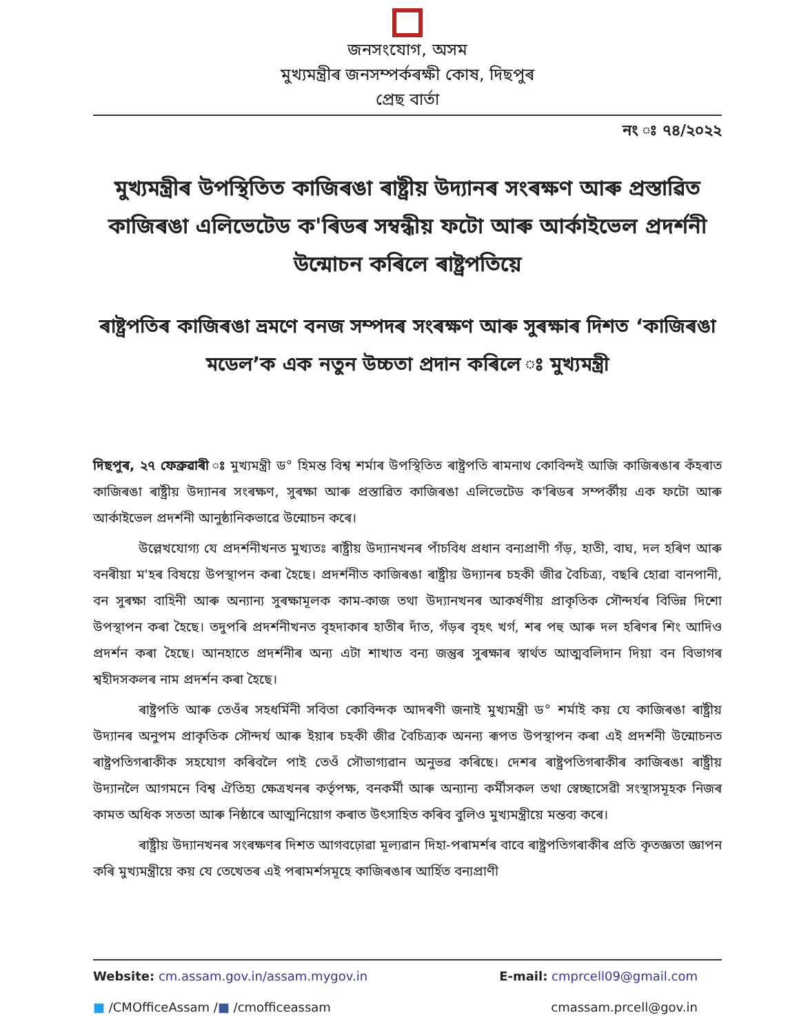জনসংযোগ, অসম
মুখ্যমন্ত্ৰীৰ জনসম্পৰ্কৰক্ষী কোষ, দিছপুৰ
প্ৰেছ বাৰ্তা
নং ঃ ৭৪/২০২২
মুখ্যমন্ত্ৰীৰ উপস্থিতিত কাজিৰঙা ৰাষ্ট্ৰীয় উদ্যানৰ সংৰক্ষণ আৰু প্ৰস্তাৱিত কাজিৰঙা এলিভেটেড ক'ৰিডৰ সম্বন্ধীয় ফটো আৰু আৰ্কাইভেল প্ৰদৰ্শনী উন্মোচন কৰিলে ৰাষ্ট্ৰপতিয়ে
ৰাষ্ট্ৰপতিৰ কাজিৰঙা ভ্ৰমণে বনজ সম্পদৰ সংৰক্ষণ আৰু সুৰক্ষাৰ দিশত ‘কাজিৰঙা মডেল’ক এক নতুন উচ্চতা প্ৰদান কৰিলে ঃ মুখ্যমন্ত্ৰী
দিছপুৰ, ২৭ ফেব্ৰুৱাৰী ঃ মুখ্যমন্ত্ৰী ড° হিমন্ত বিশ্ব শৰ্মাৰ উপস্থিতিত ৰাষ্ট্ৰপতি ৰামনাথ কোবিন্দই আজি কাজিৰঙাৰ কঁহৰাত কাজিৰঙা ৰাষ্ট্ৰীয় উদ্যানৰ সংৰক্ষণ, সুৰক্ষা আৰু প্ৰস্তাৱিত কাজিৰঙা এলিভেটেড ক'ৰিডৰ সম্পৰ্কীয় এক ফটো আৰু আৰ্কাইভেল প্ৰদৰ্শনী আনুষ্ঠানিকভাৱে উন্মোচন কৰে।
উল্লেখযোগ্য যে প্ৰদৰ্শনীখনত মুখ্যতঃ ৰাষ্ট্ৰীয় উদ্যানখনৰ পাঁচবিধ প্ৰধান বন্যপ্ৰাণী গঁড়, হাতী, বাঘ, দল হৰিণ আৰু বনৰীয়া ম'হৰ বিষয়ে উপস্থাপন কৰা হৈছে। প্ৰদৰ্শনীত কাজিৰঙা ৰাষ্ট্ৰীয় উদ্যানৰ চহকী জীৱ বৈচিত্ৰ্য, বছৰি হোৱা বানপানী, বন সুৰক্ষা বাহিনী আৰু অন্যান্য সুৰক্ষামূলক কাম-কাজ তথা উদ্যানখনৰ আকৰ্ষণীয় প্ৰাকৃতিক সৌন্দৰ্যৰ বিভিন্ন দিশো উপস্থাপন কৰা হৈছে। তদুপৰি প্ৰদৰ্শনীখনত বৃহদাকাৰ হাতীৰ দাঁত, গঁড়ৰ বৃহৎ খৰ্গ, শৰ পহু আৰু দল হৰিণৰ শিং আদিও প্ৰদৰ্শন কৰা হৈছে। আনহাতে প্ৰদৰ্শনীৰ অন্য এটা শাখাত বন্য জন্তুৰ সুৰক্ষাৰ স্বাৰ্থত আত্মবলিদান দিয়া বন বিভাগৰ শ্বহীদসকলৰ নাম প্ৰদৰ্শন কৰা হৈছে।
ৰাষ্ট্ৰপতি আৰু তেওঁৰ সহধৰ্মিনী সবিতা কোবিন্দক আদৰণী জনাই মুখ্যমন্ত্ৰী ড° শৰ্মাই কয় যে কাজিৰঙা ৰাষ্ট্ৰীয় উদ্যানৰ অনুপম প্ৰাকৃতিক সৌন্দৰ্য আৰু ইয়াৰ চহকী জীৱ বৈচিত্ৰ্যক অনন্য ৰূপত উপস্থাপন কৰা এই প্ৰদৰ্শনী উন্মোচনত ৰাষ্ট্ৰপতিগৰাকীক সহযোগ কৰিবলৈ পাই তেওঁ সৌভাগ্যৱান অনুভৱ কৰিছে। দেশৰ ৰাষ্ট্ৰপতিগৰাকীৰ কাজিৰঙা ৰাষ্ট্ৰীয় উদ্যানলৈ আগমনে বিশ্ব ঐতিহ্য ক্ষেত্ৰখনৰ কৰ্তৃপক্ষ, বনকৰ্মী আৰু অন্যান্য কৰ্মীসকল তথা স্বেচ্ছাসেৱী সংস্থাসমূহক নিজৰ কামত অধিক সততা আৰু নিষ্ঠাৰে আত্মনিয়োগ কৰাত উৎসাহিত কৰিব বুলিও মুখ্যমন্ত্ৰীয়ে মন্তব্য কৰে।
ৰাষ্ট্ৰীয় উদ্যানখনৰ সংৰক্ষণৰ দিশত আগবঢ়োৱা মূল্যৱান দিহা-পৰামৰ্শৰ বাবে ৰাষ্ট্ৰপতিগৰাকীৰ প্ৰতি কৃতজ্ঞতা জ্ঞাপন কৰি মুখ্যমন্ত্ৰীয়ে কয় যে তেখেতৰ এই পৰামৰ্শসমূহে কাজিৰঙাৰ আৰ্হিত বন্যপ্ৰাণী
Website: cm.assam.gov.in/assam.mygov.in E-mail: cmprcell09@gmail.com
■ /CMOfficeAssam /■ /cmofficeassam cmassam.prcell@gov.in